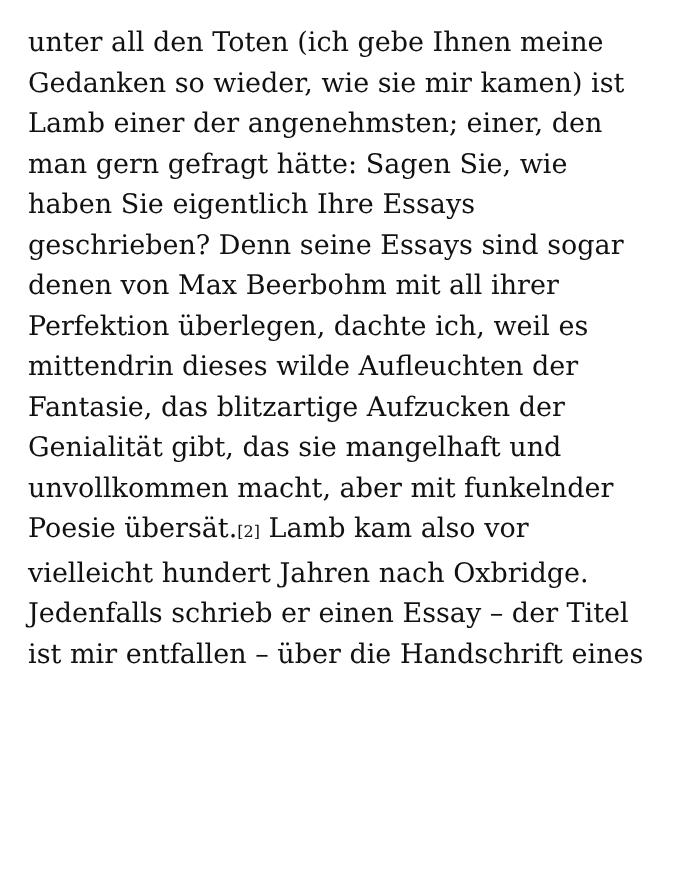unter all den Toten (ich gebe Ihnen meine Gedanken so wieder, wie sie mir kamen) ist Lamb einer der angenehmsten; einer, den man gern gefragt hätte: Sagen Sie, wie haben Sie eigentlich Ihre Essays geschrieben? Denn seine Essays sind sogar denen von Max Beerbohm mit all ihrer Perfektion überlegen, dachte ich, weil es mittendrin dieses wilde Aufleuchten der Fantasie, das blitzartige Aufzucken der Genialität gibt, das sie mangelhaft und unvollkommen macht, aber mit funkelnder Poesie übersät.<sup>[2]</sup> Lamb kam also vor vielleicht hundert Jahren nach Oxbridge. Jedenfalls schrieb er einen Essay – der Titel ist mir entfallen – über die Handschrift eines